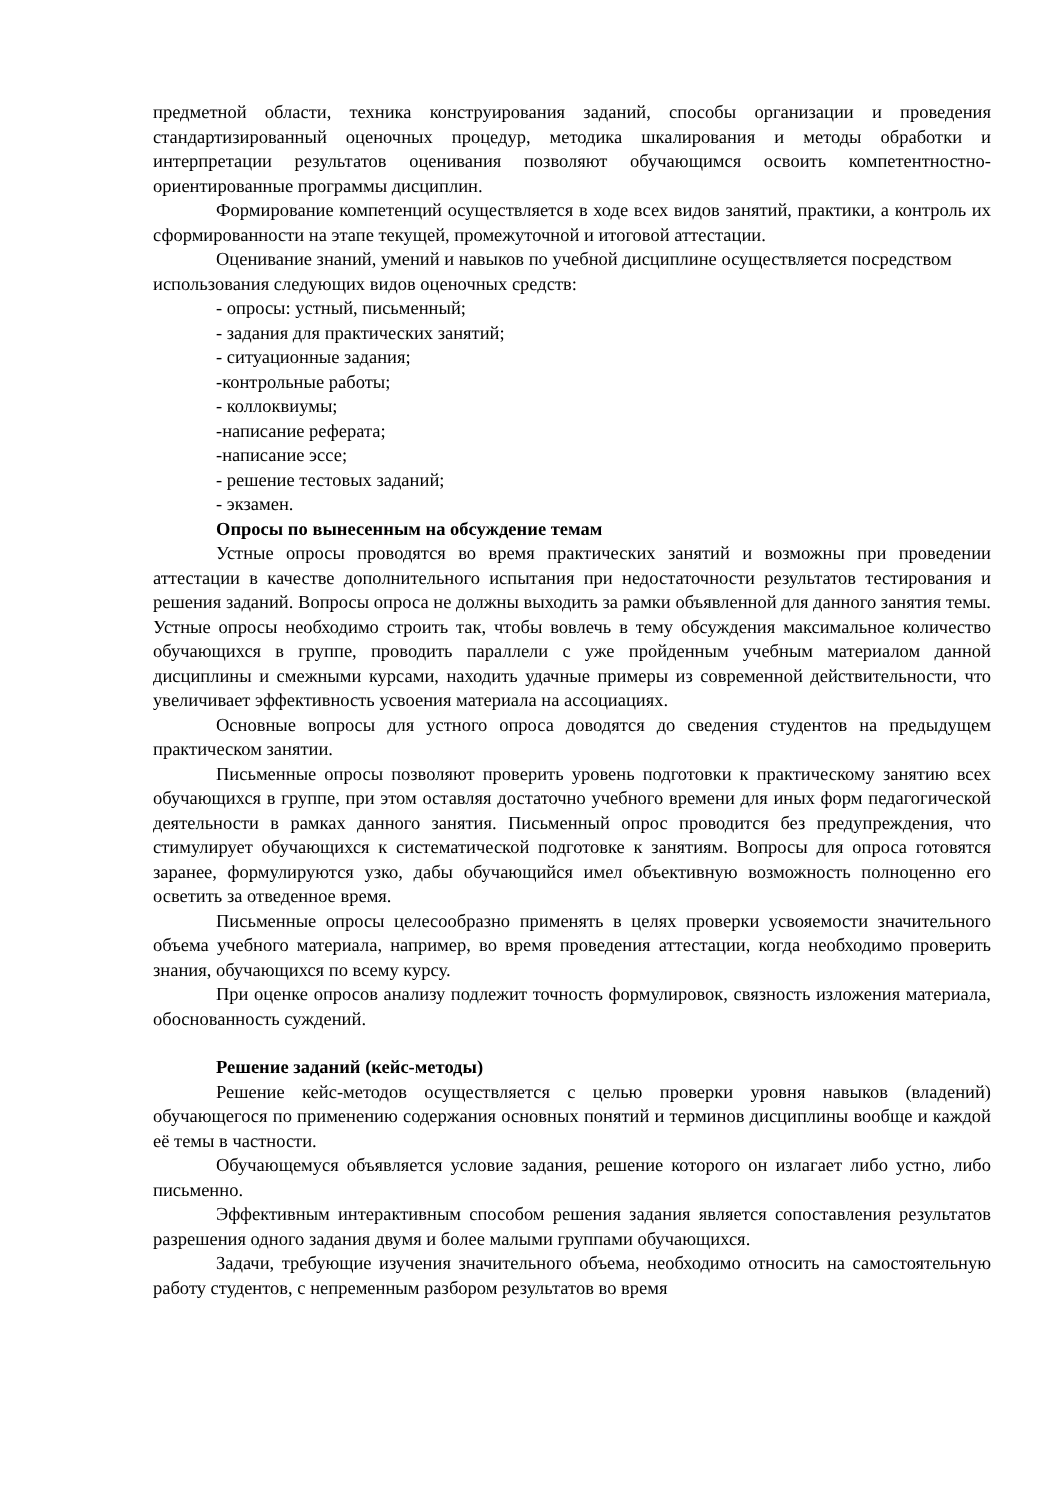предметной области, техника конструирования заданий, способы организации и проведения стандартизированный оценочных процедур, методика шкалирования и методы обработки и интерпретации результатов оценивания позволяют обучающимся освоить компетентностно-ориентированные программы дисциплин.
Формирование компетенций осуществляется в ходе всех видов занятий, практики, а контроль их сформированности на этапе текущей, промежуточной и итоговой аттестации.
Оценивание знаний, умений и навыков по учебной дисциплине осуществляется посредством использования следующих видов оценочных средств:
- опросы: устный, письменный;
- задания для практических занятий;
- ситуационные задания;
-контрольные работы;
- коллоквиумы;
-написание реферата;
-написание эссе;
- решение тестовых заданий;
- экзамен.
Опросы по вынесенным на обсуждение темам
Устные опросы проводятся во время практических занятий и возможны при проведении аттестации в качестве дополнительного испытания при недостаточности результатов тестирования и решения заданий. Вопросы опроса не должны выходить за рамки объявленной для данного занятия темы. Устные опросы необходимо строить так, чтобы вовлечь в тему обсуждения максимальное количество обучающихся в группе, проводить параллели с уже пройденным учебным материалом данной дисциплины и смежными курсами, находить удачные примеры из современной действительности, что увеличивает эффективность усвоения материала на ассоциациях.
Основные вопросы для устного опроса доводятся до сведения студентов на предыдущем практическом занятии.
Письменные опросы позволяют проверить уровень подготовки к практическому занятию всех обучающихся в группе, при этом оставляя достаточно учебного времени для иных форм педагогической деятельности в рамках данного занятия. Письменный опрос проводится без предупреждения, что стимулирует обучающихся к систематической подготовке к занятиям. Вопросы для опроса готовятся заранее, формулируются узко, дабы обучающийся имел объективную возможность полноценно его осветить за отведенное время.
Письменные опросы целесообразно применять в целях проверки усвояемости значительного объема учебного материала, например, во время проведения аттестации, когда необходимо проверить знания, обучающихся по всему курсу.
При оценке опросов анализу подлежит точность формулировок, связность изложения материала, обоснованность суждений.
Решение заданий (кейс-методы)
Решение кейс-методов осуществляется с целью проверки уровня навыков (владений) обучающегося по применению содержания основных понятий и терминов дисциплины вообще и каждой её темы в частности.
Обучающемуся объявляется условие задания, решение которого он излагает либо устно, либо письменно.
Эффективным интерактивным способом решения задания является сопоставления результатов разрешения одного задания двумя и более малыми группами обучающихся.
Задачи, требующие изучения значительного объема, необходимо относить на самостоятельную работу студентов, с непременным разбором результатов во время